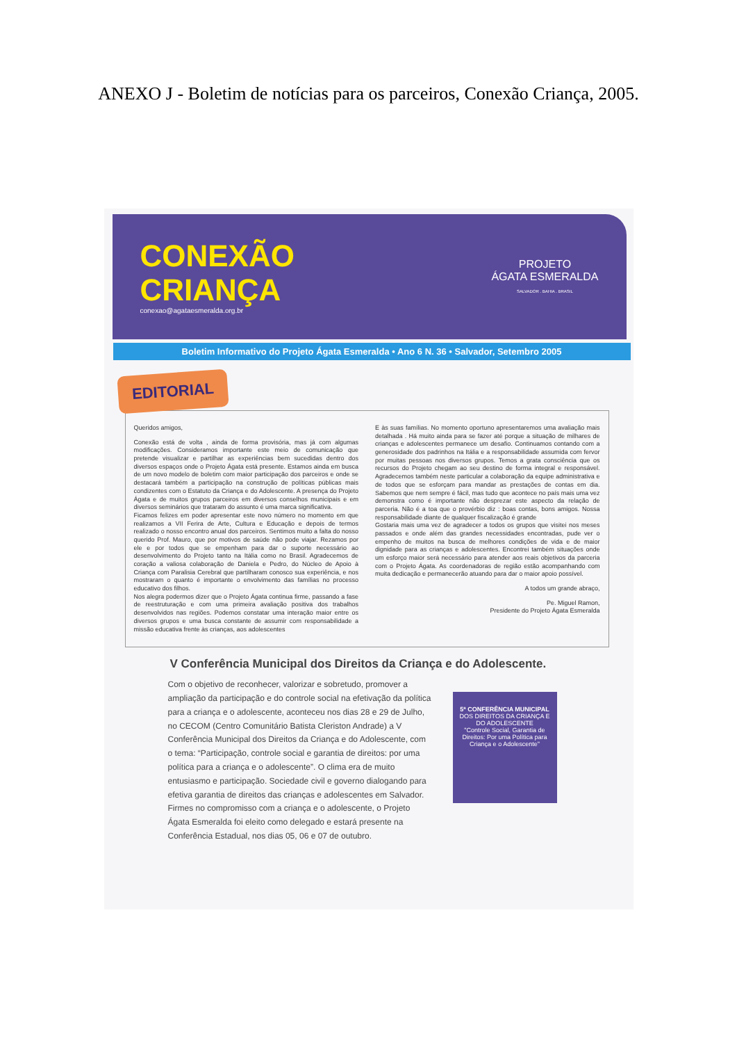ANEXO J - Boletim de notícias para os parceiros, Conexão Criança, 2005.
CONEXÃO
CRIANÇA
conexao@agataesmeralda.org.br
PROJETO
ÁGATA ESMERALDA
SALVADOR . BAHIA . BRASIL
Boletim Informativo do Projeto Ágata Esmeralda • Ano 6 N. 36 • Salvador, Setembro 2005
EDITORIAL
Queridos amigos,
Conexão está de volta , ainda de forma provisória, mas já com algumas modificações. Consideramos importante este meio de comunicação que pretende visualizar e partilhar as experiências bem sucedidas dentro dos diversos espaços onde o Projeto Ágata está presente. Estamos ainda em busca de um novo modelo de boletim com maior participação dos parceiros e onde se destacará também a participação na construção de políticas públicas mais condizentes com o Estatuto da Criança e do Adolescente. A presença do Projeto Ágata e de muitos grupos parceiros em diversos conselhos municipais e em diversos seminários que trataram do assunto é uma marca significativa.
Ficamos felizes em poder apresentar este novo número no momento em que realizamos a VII Ferira de Arte, Cultura e Educação e depois de termos realizado o nosso encontro anual dos parceiros. Sentimos muito a falta do nosso querido Prof. Mauro, que por motivos de saúde não pode viajar. Rezamos por ele e por todos que se empenham para dar o suporte necessário ao desenvolvimento do Projeto tanto na Itália como no Brasil. Agradecemos de coração a valiosa colaboração de Daniela e Pedro, do Núcleo de Apoio à Criança com Paralisia Cerebral que partilharam conosco sua experiência, e nos mostraram o quanto é importante o envolvimento das famílias no processo educativo dos filhos.
Nos alegra podermos dizer que o Projeto Ágata continua firme, passando a fase de reestruturação e com uma primeira avaliação positiva dos trabalhos desenvolvidos nas regiões. Podemos constatar uma interação maior entre os diversos grupos e uma busca constante de assumir com responsabilidade a missão educativa frente às crianças, aos adolescentes
E às suas famílias. No momento oportuno apresentaremos uma avaliação mais detalhada . Há muito ainda para se fazer até porque a situação de milhares de crianças e adolescentes permanece um desafio. Continuamos contando com a generosidade dos padrinhos na Itália e a responsabilidade assumida com fervor por muitas pessoas nos diversos grupos. Temos a grata consciência que os recursos do Projeto chegam ao seu destino de forma integral e responsável. Agradecemos também neste particular a colaboração da equipe administrativa e de todos que se esforçam para mandar as prestações de contas em dia. Sabemos que nem sempre é fácil, mas tudo que acontece no país mais uma vez demonstra como é importante não desprezar este aspecto da relação de parceria. Não é a toa que o provérbio diz : boas contas, bons amigos. Nossa responsabilidade diante de qualquer fiscalização é grande
Gostaria mais uma vez de agradecer a todos os grupos que visitei nos meses passados e onde além das grandes necessidades encontradas, pude ver o empenho de muitos na busca de melhores condições de vida e de maior dignidade para as crianças e adolescentes. Encontrei também situações onde um esforço maior será necessário para atender aos reais objetivos da parceria com o Projeto Ágata. As coordenadoras de região estão acompanhando com muita dedicação e permanecerão atuando para dar o maior apoio possível.
A todos um grande abraço,
Pe. Miguel Ramon,
Presidente do Projeto Ágata Esmeralda
V Conferência Municipal dos Direitos da Criança e do Adolescente.
Com o objetivo de reconhecer, valorizar e sobretudo, promover a ampliação da participação e do controle social na efetivação da política para a criança e o adolescente, aconteceu nos dias 28 e 29 de Julho, no CECOM (Centro Comunitário Batista Cleriston Andrade) a V Conferência Municipal dos Direitos da Criança e do Adolescente, com o tema: “Participação, controle social e garantia de direitos: por uma política para a criança e o adolescente”. O clima era de muito entusiasmo e participação. Sociedade civil e governo dialogando para efetiva garantia de direitos das crianças e adolescentes em Salvador.
Firmes no compromisso com a criança e o adolescente, o Projeto Ágata Esmeralda foi eleito como delegado e estará presente na Conferência Estadual, nos dias 05, 06 e 07 de outubro.
5ª CONFERÊNCIA MUNICIPAL
DOS DIREITOS DA CRIANÇA E DO ADOLESCENTE
"Controle Social, Garantia de Direitos: Por uma Política para Criança e o Adolescente"